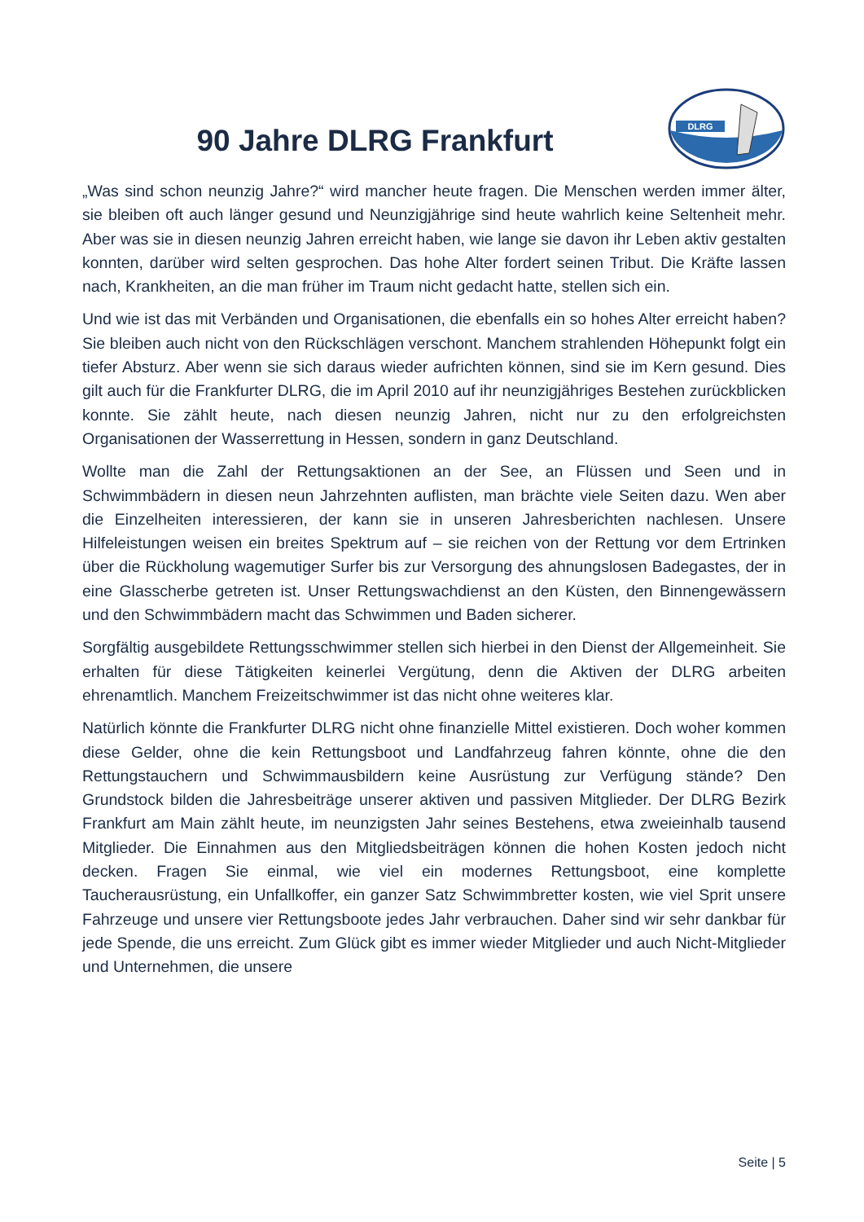90 Jahre DLRG Frankfurt
DLRG
„Was sind schon neunzig Jahre?“ wird mancher heute fragen. Die Menschen werden immer älter, sie bleiben oft auch länger gesund und Neunzigjährige sind heute wahrlich keine Seltenheit mehr. Aber was sie in diesen neunzig Jahren erreicht haben, wie lange sie davon ihr Leben aktiv gestalten konnten, darüber wird selten gesprochen. Das hohe Alter fordert seinen Tribut. Die Kräfte lassen nach, Krankheiten, an die man früher im Traum nicht gedacht hatte, stellen sich ein.
Und wie ist das mit Verbänden und Organisationen, die ebenfalls ein so hohes Alter erreicht haben? Sie bleiben auch nicht von den Rückschlägen verschont. Manchem strahlenden Höhepunkt folgt ein tiefer Absturz. Aber wenn sie sich daraus wieder aufrichten können, sind sie im Kern gesund. Dies gilt auch für die Frankfurter DLRG, die im April 2010 auf ihr neunzigjähriges Bestehen zurückblicken konnte. Sie zählt heute, nach diesen neunzig Jahren, nicht nur zu den erfolgreichsten Organisationen der Wasserrettung in Hessen, sondern in ganz Deutschland.
Wollte man die Zahl der Rettungsaktionen an der See, an Flüssen und Seen und in Schwimmbädern in diesen neun Jahrzehnten auflisten, man brächte viele Seiten dazu. Wen aber die Einzelheiten interessieren, der kann sie in unseren Jahresberichten nachlesen. Unsere Hilfeleistungen weisen ein breites Spektrum auf – sie reichen von der Rettung vor dem Ertrinken über die Rückholung wagemutiger Surfer bis zur Versorgung des ahnungslosen Badegastes, der in eine Glasscherbe getreten ist. Unser Rettungswachdienst an den Küsten, den Binnengewässern und den Schwimmbädern macht das Schwimmen und Baden sicherer.
Sorgfältig ausgebildete Rettungsschwimmer stellen sich hierbei in den Dienst der Allgemeinheit. Sie erhalten für diese Tätigkeiten keinerlei Vergütung, denn die Aktiven der DLRG arbeiten ehrenamtlich. Manchem Freizeitschwimmer ist das nicht ohne weiteres klar.
Natürlich könnte die Frankfurter DLRG nicht ohne finanzielle Mittel existieren. Doch woher kommen diese Gelder, ohne die kein Rettungsboot und Landfahrzeug fahren könnte, ohne die den Rettungstauchern und Schwimmausbildern keine Ausrüstung zur Verfügung stände? Den Grundstock bilden die Jahresbeiträge unserer aktiven und passiven Mitglieder. Der DLRG Bezirk Frankfurt am Main zählt heute, im neunzigsten Jahr seines Bestehens, etwa zweieinhalb tausend Mitglieder. Die Einnahmen aus den Mitgliedsbeiträgen können die hohen Kosten jedoch nicht decken. Fragen Sie einmal, wie viel ein modernes Rettungsboot, eine komplette Taucherausrüstung, ein Unfallkoffer, ein ganzer Satz Schwimmbretter kosten, wie viel Sprit unsere Fahrzeuge und unsere vier Rettungsboote jedes Jahr verbrauchen. Daher sind wir sehr dankbar für jede Spende, die uns erreicht. Zum Glück gibt es immer wieder Mitglieder und auch Nicht-Mitglieder und Unternehmen, die unsere
Seite | 5